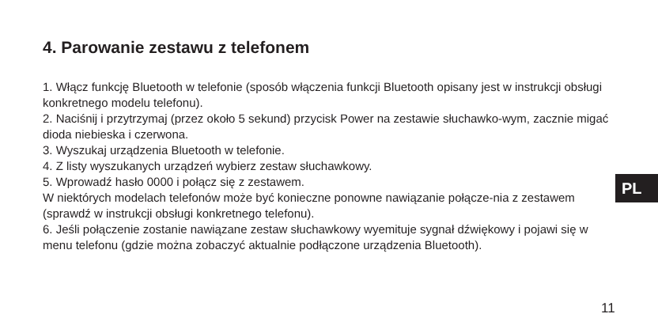4. Parowanie zestawu z telefonem
1. Włącz funkcję Bluetooth w telefonie (sposób włączenia funkcji Bluetooth opisany jest w instrukcji obsługi konkretnego modelu telefonu).
2. Naciśnij i przytrzymaj (przez około 5 sekund) przycisk Power na zestawie słuchawko-wym, zacznie migać dioda niebieska i czerwona.
3. Wyszukaj urządzenia Bluetooth w telefonie.
4. Z listy wyszukanych urządzeń wybierz zestaw słuchawkowy.
5. Wprowadź hasło 0000 i połącz się z zestawem.
W niektórych modelach telefonów może być konieczne ponowne nawiązanie połącze-nia z zestawem (sprawdź w instrukcji obsługi konkretnego telefonu).
6. Jeśli połączenie zostanie nawiązane zestaw słuchawkowy wyemituje sygnał dźwiękowy i pojawi się w menu telefonu (gdzie można zobaczyć aktualnie podłączone urządzenia Bluetooth).
PL
11